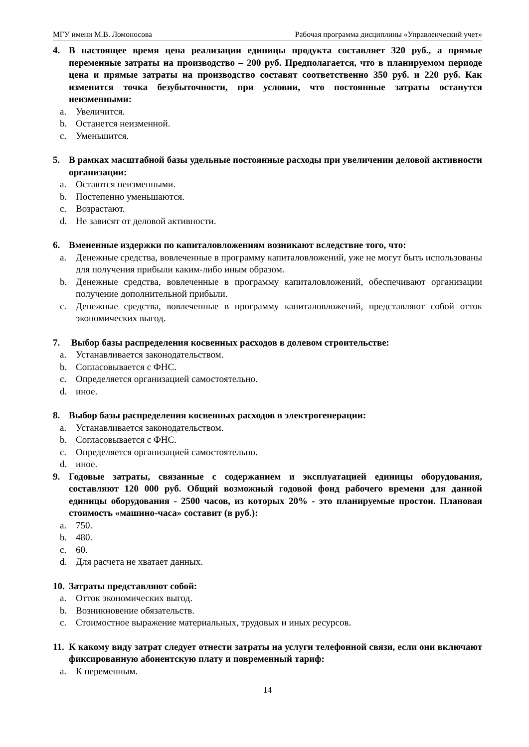МГУ имени М.В. Ломоносова Рабочая программа дисциплины «Управленческий учет»
4. В настоящее время цена реализации единицы продукта составляет 320 руб., а прямые переменные затраты на производство – 200 руб. Предполагается, что в планируемом периоде цена и прямые затраты на производство составят соответственно 350 руб. и 220 руб. Как изменится точка безубыточности, при условии, что постоянные затраты останутся неизменными:
a. Увеличится.
b. Останется неизменной.
c. Уменьшится.
5. В рамках масштабной базы удельные постоянные расходы при увеличении деловой активности организации:
a. Остаются неизменными.
b. Постепенно уменьшаются.
c. Возрастают.
d. Не зависят от деловой активности.
6. Вмененные издержки по капиталовложениям возникают вследствие того, что:
a. Денежные средства, вовлеченные в программу капиталовложений, уже не могут быть использованы для получения прибыли каким-либо иным образом.
b. Денежные средства, вовлеченные в программу капиталовложений, обеспечивают организации получение дополнительной прибыли.
c. Денежные средства, вовлеченные в программу капиталовложений, представляют собой отток экономических выгод.
7. Выбор базы распределения косвенных расходов в долевом строительстве:
a. Устанавливается законодательством.
b. Согласовывается с ФНС.
c. Определяется организацией самостоятельно.
d. иное.
8. Выбор базы распределения косвенных расходов в электрогенерации:
a. Устанавливается законодательством.
b. Согласовывается с ФНС.
c. Определяется организацией самостоятельно.
d. иное.
9. Годовые затраты, связанные с содержанием и эксплуатацией единицы оборудования, составляют 120 000 руб. Общий возможный годовой фонд рабочего времени для данной единицы оборудования - 2500 часов, из которых 20% - это планируемые простои. Плановая стоимость «машино-часа» составит (в руб.):
a. 750.
b. 480.
c. 60.
d. Для расчета не хватает данных.
10. Затраты представляют собой:
a. Отток экономических выгод.
b. Возникновение обязательств.
c. Стоимостное выражение материальных, трудовых и иных ресурсов.
11. К какому виду затрат следует отнести затраты на услуги телефонной связи, если они включают фиксированную абонентскую плату и повременный тариф:
a. К переменным.
14